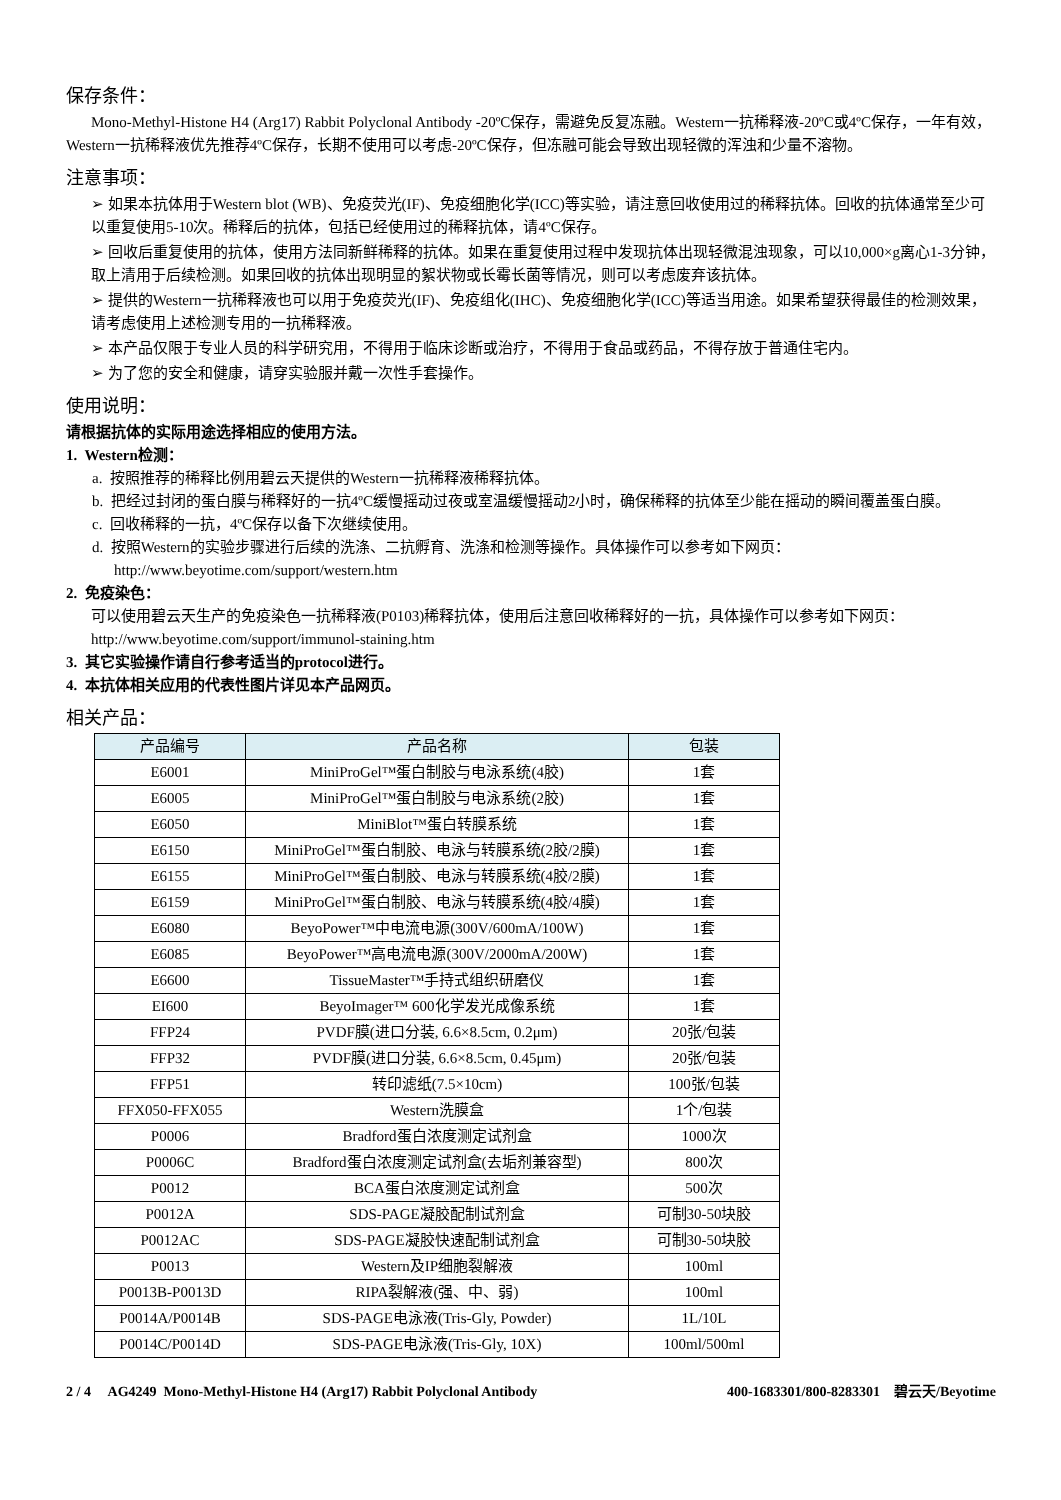保存条件：
Mono-Methyl-Histone H4 (Arg17) Rabbit Polyclonal Antibody -20ºC保存，需避免反复冻融。Western一抗稀释液-20ºC或4ºC保存，一年有效，Western一抗稀释液优先推荐4ºC保存，长期不使用可以考虑-20ºC保存，但冻融可能会导致出现轻微的浑浊和少量不溶物。
注意事项：
➢ 如果本抗体用于Western blot (WB)、免疫荧光(IF)、免疫细胞化学(ICC)等实验，请注意回收使用过的稀释抗体。回收的抗体通常至少可以重复使用5-10次。稀释后的抗体，包括已经使用过的稀释抗体，请4ºC保存。
➢ 回收后重复使用的抗体，使用方法同新鲜稀释的抗体。如果在重复使用过程中发现抗体出现轻微混浊现象，可以10,000×g离心1-3分钟，取上清用于后续检测。如果回收的抗体出现明显的絮状物或长霉长菌等情况，则可以考虑废弃该抗体。
➢ 提供的Western一抗稀释液也可以用于免疫荧光(IF)、免疫组化(IHC)、免疫细胞化学(ICC)等适当用途。如果希望获得最佳的检测效果，请考虑使用上述检测专用的一抗稀释液。
➢ 本产品仅限于专业人员的科学研究用，不得用于临床诊断或治疗，不得用于食品或药品，不得存放于普通住宅内。
➢ 为了您的安全和健康，请穿实验服并戴一次性手套操作。
使用说明：
请根据抗体的实际用途选择相应的使用方法。
1. Western检测：
a. 按照推荐的稀释比例用碧云天提供的Western一抗稀释液稀释抗体。
b. 把经过封闭的蛋白膜与稀释好的一抗4ºC缓慢摇动过夜或室温缓慢摇动2小时，确保稀释的抗体至少能在摇动的瞬间覆盖蛋白膜。
c. 回收稀释的一抗，4ºC保存以备下次继续使用。
d. 按照Western的实验步骤进行后续的洗涤、二抗孵育、洗涤和检测等操作。具体操作可以参考如下网页：
http://www.beyotime.com/support/western.htm
2. 免疫染色：
可以使用碧云天生产的免疫染色一抗稀释液(P0103)稀释抗体，使用后注意回收稀释好的一抗，具体操作可以参考如下网页：http://www.beyotime.com/support/immunol-staining.htm
3. 其它实验操作请自行参考适当的protocol进行。
4. 本抗体相关应用的代表性图片详见本产品网页。
相关产品：
| 产品编号 | 产品名称 | 包装 |
| --- | --- | --- |
| E6001 | MiniProGel™蛋白制胶与电泳系统(4胶) | 1套 |
| E6005 | MiniProGel™蛋白制胶与电泳系统(2胶) | 1套 |
| E6050 | MiniBlot™蛋白转膜系统 | 1套 |
| E6150 | MiniProGel™蛋白制胶、电泳与转膜系统(2胶/2膜) | 1套 |
| E6155 | MiniProGel™蛋白制胶、电泳与转膜系统(4胶/2膜) | 1套 |
| E6159 | MiniProGel™蛋白制胶、电泳与转膜系统(4胶/4膜) | 1套 |
| E6080 | BeyoPower™中电流电源(300V/600mA/100W) | 1套 |
| E6085 | BeyoPower™高电流电源(300V/2000mA/200W) | 1套 |
| E6600 | TissueMaster™手持式组织研磨仪 | 1套 |
| EI600 | BeyoImager™ 600化学发光成像系统 | 1套 |
| FFP24 | PVDF膜(进口分装, 6.6×8.5cm, 0.2μm) | 20张/包装 |
| FFP32 | PVDF膜(进口分装, 6.6×8.5cm, 0.45μm) | 20张/包装 |
| FFP51 | 转印滤纸(7.5×10cm) | 100张/包装 |
| FFX050-FFX055 | Western洗膜盒 | 1个/包装 |
| P0006 | Bradford蛋白浓度测定试剂盒 | 1000次 |
| P0006C | Bradford蛋白浓度测定试剂盒(去垢剂兼容型) | 800次 |
| P0012 | BCA蛋白浓度测定试剂盒 | 500次 |
| P0012A | SDS-PAGE凝胶配制试剂盒 | 可制30-50块胶 |
| P0012AC | SDS-PAGE凝胶快速配制试剂盒 | 可制30-50块胶 |
| P0013 | Western及IP细胞裂解液 | 100ml |
| P0013B-P0013D | RIPA裂解液(强、中、弱) | 100ml |
| P0014A/P0014B | SDS-PAGE电泳液(Tris-Gly, Powder) | 1L/10L |
| P0014C/P0014D | SDS-PAGE电泳液(Tris-Gly, 10X) | 100ml/500ml |
2 / 4 AG4249 Mono-Methyl-Histone H4 (Arg17) Rabbit Polyclonal Antibody 400-1683301/800-8283301 碧云天/Beyotime